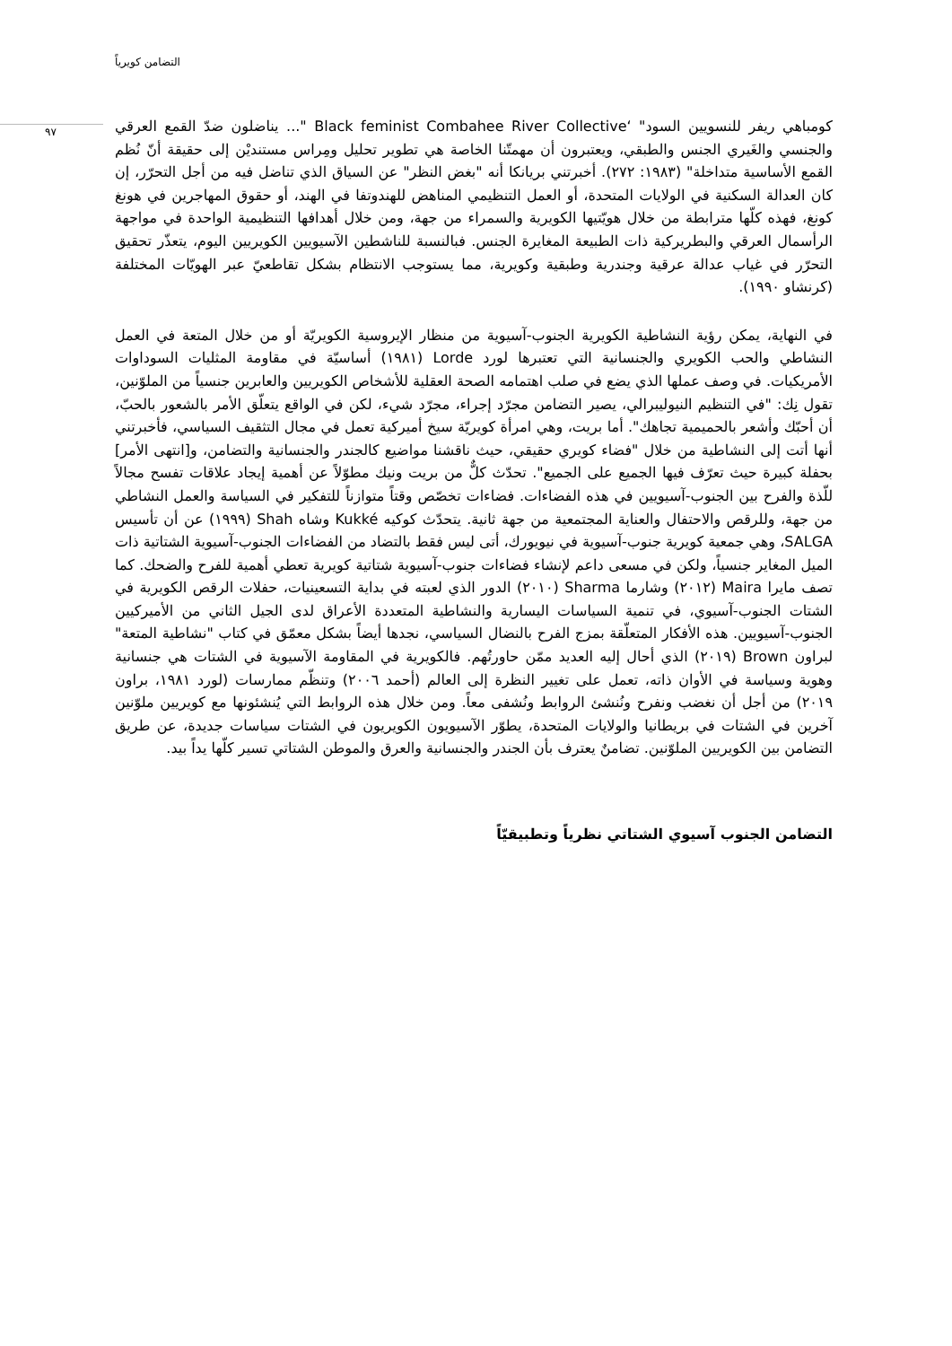التضامن كويرياً
٩٧
كومباهي ريفر للنسويين السود" ‘Black feminist Combahee River Collective "... يناضلون ضدّ القمع العرقي والجنسي والغَيري الجنس والطبقي، ويعتبرون أن مهمتّنا الخاصة هي تطوير تحليل ومِراس مستنديْن إلى حقيقة أنّ نُظم القمع الأساسية متداخلة" (١٩٨٣: ٢٧٢). أخبرتني بريانكا أنه "بغض النظر" عن السياق الذي تناضل فيه من أجل التحرّر، إن كان العدالة السكنية في الولايات المتحدة، أو العمل التنظيمي المناهض للهندوتفا في الهند، أو حقوق المهاجرين في هونغ كونغ، فهذه كلّها مترابطة من خلال هويّتيها الكويرية والسمراء من جهة، ومن خلال أهدافها التنظيمية الواحدة في مواجهة الرأسمال العرقي والبطريركية ذات الطبيعة المغايرة الجنس. فبالنسبة للناشطين الآسيويين الكويريين اليوم، يتعذّر تحقيق التحرّر في غياب عدالة عرقية وجندرية وطبقية وكويرية، مما يستوجب الانتظام بشكل تقاطعيّ عبر الهويّات المختلفة (كرنشاو ١٩٩٠).
في النهاية، يمكن رؤية النشاطية الكويرية الجنوب-آسيوية من منظار الإيروسية الكويريّة أو من خلال المتعة في العمل النشاطي والحب الكويري والجنسانية التي تعتبرها لورد Lorde (١٩٨١) أساسيّة في مقاومة المثليات السوداوات الأمريكيات. في وصف عملها الذي يضع في صلب اهتمامه الصحة العقلية للأشخاص الكويريين والعابرين جنسياً من الملوّنين، تقول نِك: "في التنظيم النيوليبرالي، يصير التضامن مجرّد إجراء، مجرّد شيء، لكن في الواقع يتعلّق الأمر بالشعور بالحبّ، أن أحبّك وأشعر بالحميمية تجاهك". أما بريت، وهي امرأة كويريّة سيخ أميركية تعمل في مجال التثقيف السياسي، فأخبرتني أنها أتت إلى النشاطية من خلال "فضاء كويري حقيقي، حيث ناقشنا مواضيع كالجندر والجنسانية والتضامن، و[انتهى الأمر] بحفلة كبيرة حيث تعرّف فيها الجميع على الجميع". تحدّث كلٌّ من بريت ونيك مطوّلاً عن أهمية إيجاد علاقات تفسح مجالاً للّذة والفرح بين الجنوب-آسيويين في هذه الفضاءات. فضاءات تخصّص وقتاً متوازناً للتفكير في السياسة والعمل النشاطي من جهة، وللرقص والاحتفال والعناية المجتمعية من جهة ثانية. يتحدّث كوكيه Kukké وشاه Shah (١٩٩٩) عن أن تأسيس SALGA، وهي جمعية كويرية جنوب-آسيوية في نيويورك، أتى ليس فقط بالتضاد من الفضاءات الجنوب-آسيوية الشتاتية ذات الميل المغاير جنسياً، ولكن في مسعى داعم لإنشاء فضاءات جنوب-آسيوية شتاتية كويرية تعطي أهمية للفرح والضحك. كما تصف مايرا Maira (٢٠١٢) وشارما Sharma (٢٠١٠) الدور الذي لعبته في بداية التسعينيات، حفلات الرقص الكويرية في الشتات الجنوب-آسيوي، في تنمية السياسات اليسارية والنشاطية المتعددة الأعراق لدى الجيل الثاني من الأميركيين الجنوب-آسيويين. هذه الأفكار المتعلّقة بمزج الفرح بالنضال السياسي، نجدها أيضاً بشكل معمّق في كتاب "نشاطية المتعة" لبراون Brown (٢٠١٩) الذي أحال إليه العديد ممّن حاورتُهم. فالكويرية في المقاومة الآسيوية في الشتات هي جنسانية وهوية وسياسة في الأوان ذاته، تعمل على تغيير النظرة إلى العالم (أحمد ٢٠٠٦) وتنظّم ممارسات (لورد ١٩٨١، براون ٢٠١٩) من أجل أن نغضب ونفرح ونُنشئ الروابط ونُشفى معاً. ومن خلال هذه الروابط التي يُنشئونها مع كويريين ملوّنين آخرين في الشتات في بريطانيا والولايات المتحدة، يطوّر الآسيويون الكويريون في الشتات سياسات جديدة، عن طريق التضامن بين الكويريين الملوّنين. تضامنٌ يعترف بأن الجندر والجنسانية والعرق والموطن الشتاتي تسير كلّها يداً بيد.
التضامن الجنوب آسيوي الشتاتي نظرياً وتطبيقيّاً